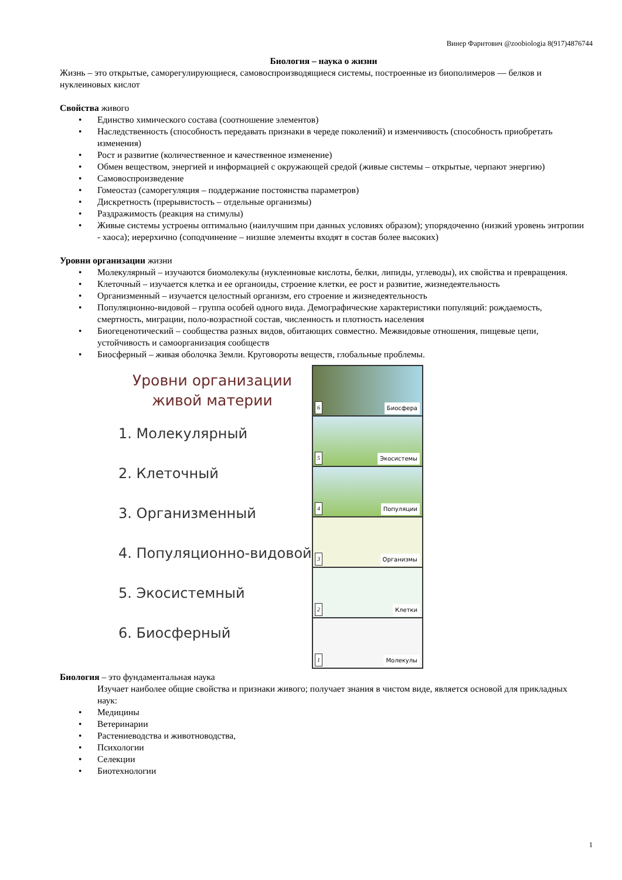Винер Фаритович @zoobiologia 8(917)4876744
Биология – наука о жизни
Жизнь – это открытые, саморегулирующиеся, самовоспроизводящиеся системы, построенные из биополимеров — белков и нуклеиновых кислот
Свойства живого
• Единство химического состава (соотношение элементов)
• Наследственность (способность передавать признаки в череде поколений) и изменчивость (способность приобретать изменения)
• Рост и развитие (количественное и качественное изменение)
• Обмен веществом, энергией и информацией с окружающей средой (живые системы – открытые, черпают энергию)
• Самовоспроизведение
• Гомеостаз (саморегуляция – поддержание постоянства параметров)
• Дискретность (прерывистость – отдельные организмы)
• Раздражимость (реакция на стимулы)
• Живые системы устроены оптимально (наилучшим при данных условиях образом); упорядоченно (низкий уровень энтропии - хаоса); иерерхично (соподчинение – низшие элементы входят в состав более высоких)
Уровни организации жизни
• Молекулярный – изучаются биомолекулы (нуклеиновые кислоты, белки, липиды, углеводы), их свойства и превращения.
• Клеточный – изучается клетка и ее органоиды, строение клетки, ее рост и развитие, жизнедеятельность
• Организменный – изучается целостный организм, его строение и жизнедеятельность
• Популяционно-видовой – группа особей одного вида. Демографические характеристики популяций: рождаемость, смертность, миграции, поло-возрастной состав, численность и плотность населения
• Биогеценотический – сообщества разных видов, обитающих совместно. Межвидовые отношения, пищевые цепи, устойчивость и самоорганизация сообществ
• Биосферный – живая оболочка Земли. Круговороты веществ, глобальные проблемы.
Уровни организации
живой материи
1. Молекулярный
2. Клеточный
3. Организменный
4. Популяционно-видовой
5. Экосистемный
6. Биосферный
6 Биосфера
5 Экосистемы
4 Популяции
3 Организмы
2 Клетки
1 Молекулы
Биология – это фундаментальная наука
Изучает наиболее общие свойства и признаки живого; получает знания в чистом виде, является основой для прикладных наук:
• Медицины
• Ветеринарии
• Растениеводства и животноводства,
• Психологии
• Селекции
• Биотехнологии
1